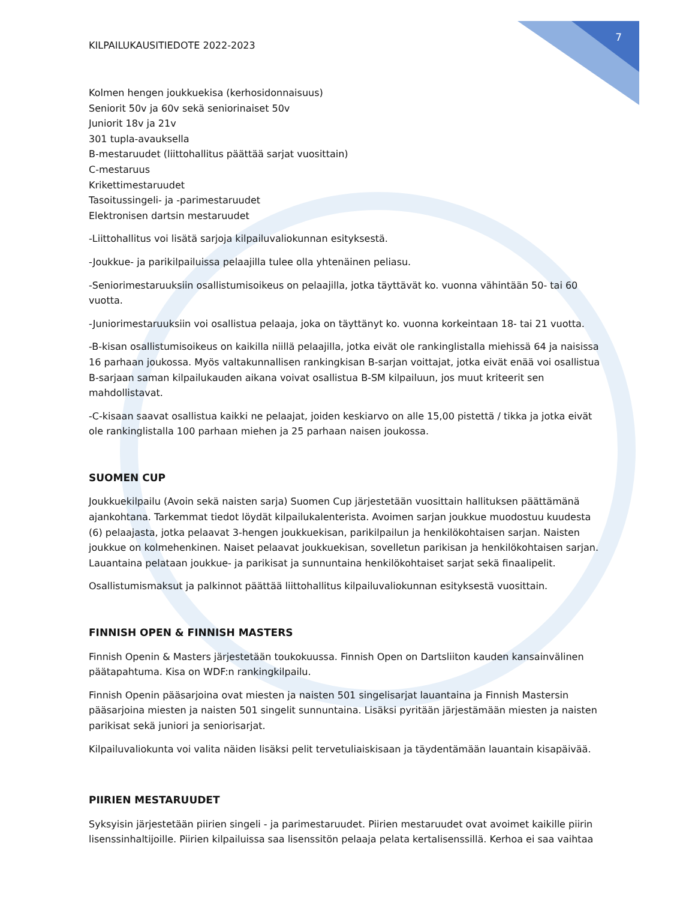7
KILPAILUKAUSITIEDOTE 2022-2023
Kolmen hengen joukkuekisa (kerhosidonnaisuus)
Seniorit 50v ja 60v sekä seniorinaiset 50v
Juniorit 18v ja 21v
301 tupla-avauksella
B-mestaruudet (liittohallitus päättää sarjat vuosittain)
C-mestaruus
Krikettimestaruudet
Tasoitussingeli- ja -parimestaruudet
Elektronisen dartsin mestaruudet
-Liittohallitus voi lisätä sarjoja kilpailuvaliokunnan esityksestä.
-Joukkue- ja parikilpailuissa pelaajilla tulee olla yhtenäinen peliasu.
-Seniorimestaruuksiin osallistumisoikeus on pelaajilla, jotka täyttävät ko. vuonna vähintään 50- tai 60 vuotta.
-Juniorimestaruuksiin voi osallistua pelaaja, joka on täyttänyt ko. vuonna korkeintaan 18- tai 21 vuotta.
-B-kisan osallistumisoikeus on kaikilla niillä pelaajilla, jotka eivät ole rankinglistalla miehissä 64 ja naisissa 16 parhaan joukossa. Myös valtakunnallisen rankingkisan B-sarjan voittajat, jotka eivät enää voi osallistua B-sarjaan saman kilpailukauden aikana voivat osallistua B-SM kilpailuun, jos muut kriteerit sen mahdollistavat.
-C-kisaan saavat osallistua kaikki ne pelaajat, joiden keskiarvo on alle 15,00 pistettä / tikka ja jotka eivät ole rankinglistalla 100 parhaan miehen ja 25 parhaan naisen joukossa.
SUOMEN CUP
Joukkuekilpailu (Avoin sekä naisten sarja) Suomen Cup järjestetään vuosittain hallituksen päättämänä ajankohtana. Tarkemmat tiedot löydät kilpailukalenterista. Avoimen sarjan joukkue muodostuu kuudesta (6) pelaajasta, jotka pelaavat 3-hengen joukkuekisan, parikilpailun ja henkilökohtaisen sarjan. Naisten joukkue on kolmehenkinen. Naiset pelaavat joukkuekisan, sovelletun parikisan ja henkilökohtaisen sarjan. Lauantaina pelataan joukkue- ja parikisat ja sunnuntaina henkilökohtaiset sarjat sekä finaalipelit.
Osallistumismaksut ja palkinnot päättää liittohallitus kilpailuvaliokunnan esityksestä vuosittain.
FINNISH OPEN & FINNISH MASTERS
Finnish Openin & Masters järjestetään toukokuussa. Finnish Open on Dartsliiton kauden kansainvälinen päätapahtuma. Kisa on WDF:n rankingkilpailu.
Finnish Openin pääsarjoina ovat miesten ja naisten 501 singelisarjat lauantaina ja Finnish Mastersin pääsarjoina miesten ja naisten 501 singelit sunnuntaina. Lisäksi pyritään järjestämään miesten ja naisten parikisat sekä juniori ja seniorisarjat.
Kilpailuvaliokunta voi valita näiden lisäksi pelit tervetuliaiskisaan ja täydentämään lauantain kisapäivää.
PIIRIEN MESTARUUDET
Syksyisin järjestetään piirien singeli - ja parimestaruudet. Piirien mestaruudet ovat avoimet kaikille piirin lisenssinhaltijoille. Piirien kilpailuissa saa lisenssitön pelaaja pelata kertalisenssillä. Kerhoa ei saa vaihtaa